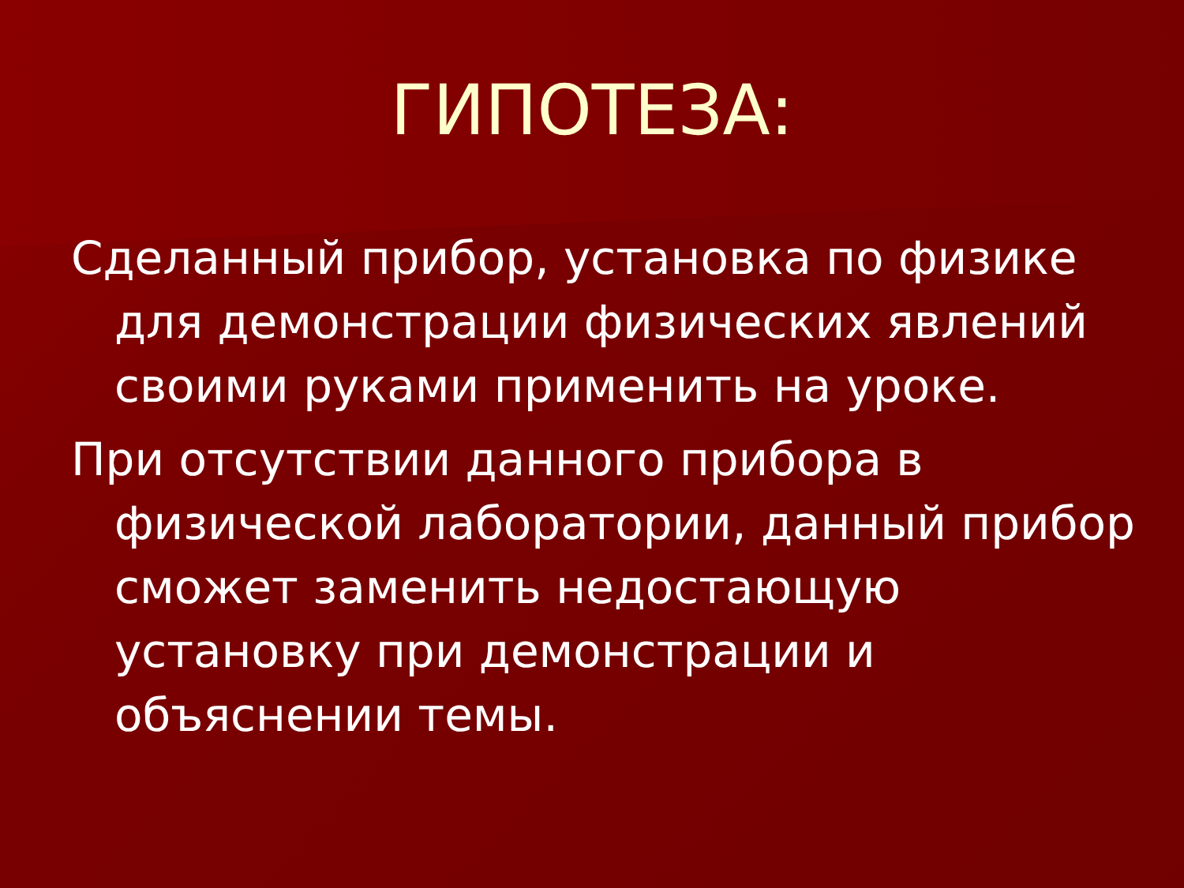ГИПОТЕЗА:
Сделанный прибор, установка по физике для демонстрации физических явлений своими руками применить на уроке.
При отсутствии данного прибора в физической лаборатории, данный прибор сможет заменить недостающую установку при демонстрации и объяснении темы.